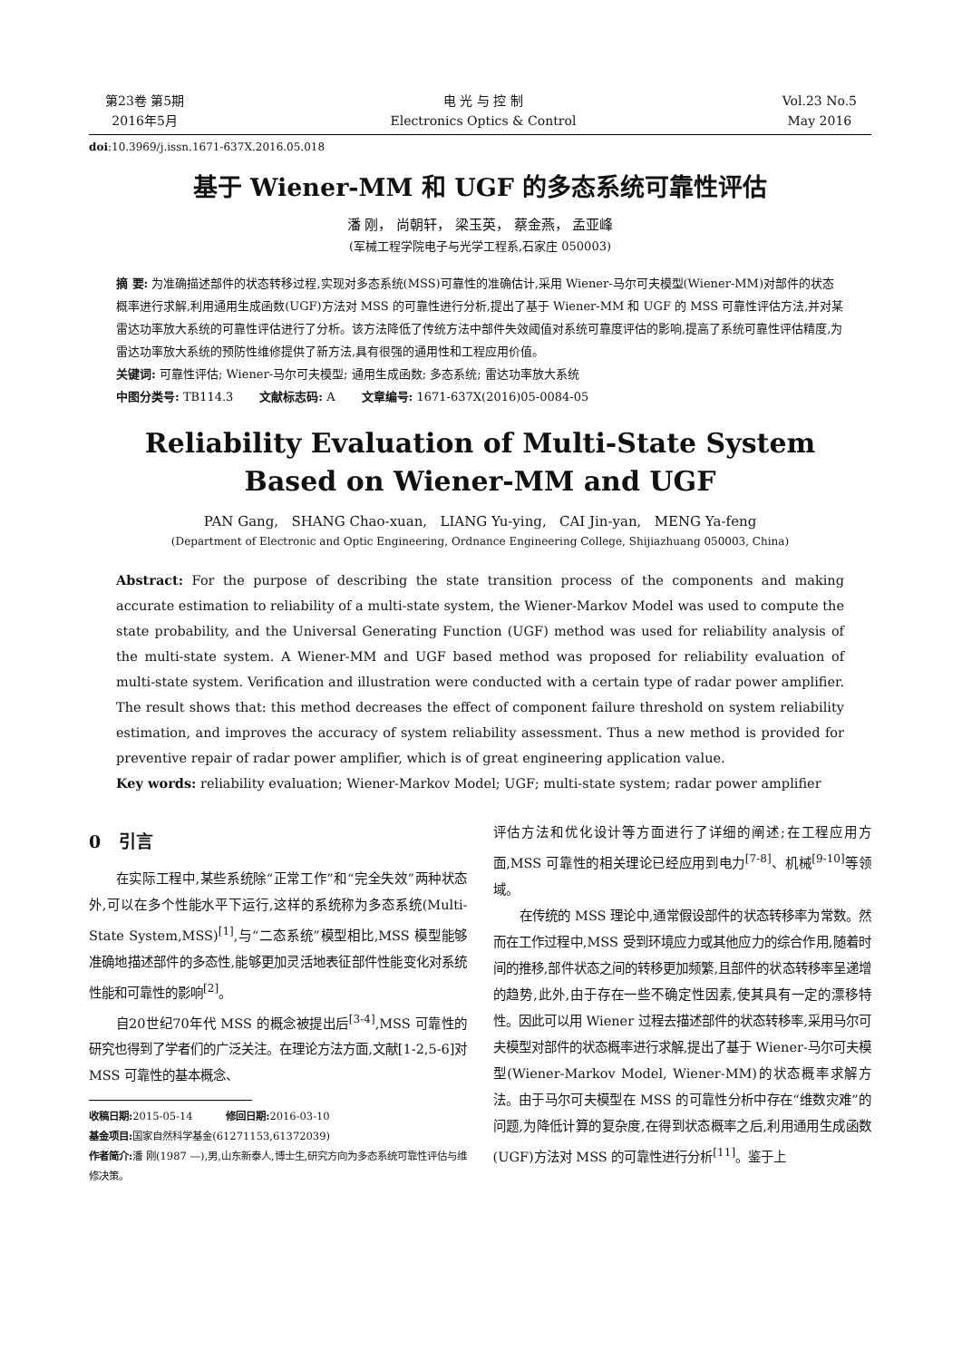第23卷 第5期
2016年5月
电 光 与 控 制
Electronics Optics & Control
Vol.23 No.5
May 2016
doi:10.3969/j.issn.1671-637X.2016.05.018
基于 Wiener-MM 和 UGF 的多态系统可靠性评估
潘 刚， 尚朝轩， 梁玉英， 蔡金燕， 孟亚峰
(军械工程学院电子与光学工程系,石家庄 050003)
摘 要: 为准确描述部件的状态转移过程,实现对多态系统(MSS)可靠性的准确估计,采用 Wiener-马尔可夫模型(Wiener-MM)对部件的状态概率进行求解,利用通用生成函数(UGF)方法对 MSS 的可靠性进行分析,提出了基于 Wiener-MM 和 UGF 的 MSS 可靠性评估方法,并对某雷达功率放大系统的可靠性评估进行了分析。该方法降低了传统方法中部件失效阈值对系统可靠度评估的影响,提高了系统可靠性评估精度,为雷达功率放大系统的预防性维修提供了新方法,具有很强的通用性和工程应用价值。
关键词: 可靠性评估; Wiener-马尔可夫模型; 通用生成函数; 多态系统; 雷达功率放大系统
中图分类号: TB114.3 文献标志码: A 文章编号: 1671-637X(2016)05-0084-05
Reliability Evaluation of Multi-State System
Based on Wiener-MM and UGF
PAN Gang, SHANG Chao-xuan, LIANG Yu-ying, CAI Jin-yan, MENG Ya-feng
(Department of Electronic and Optic Engineering, Ordnance Engineering College, Shijiazhuang 050003, China)
Abstract: For the purpose of describing the state transition process of the components and making accurate estimation to reliability of a multi-state system, the Wiener-Markov Model was used to compute the state probability, and the Universal Generating Function (UGF) method was used for reliability analysis of the multi-state system. A Wiener-MM and UGF based method was proposed for reliability evaluation of multi-state system. Verification and illustration were conducted with a certain type of radar power amplifier. The result shows that: this method decreases the effect of component failure threshold on system reliability estimation, and improves the accuracy of system reliability assessment. Thus a new method is provided for preventive repair of radar power amplifier, which is of great engineering application value.
Key words: reliability evaluation; Wiener-Markov Model; UGF; multi-state system; radar power amplifier
0 引言
  在实际工程中,某些系统除“正常工作”和“完全失效”两种状态外,可以在多个性能水平下运行,这样的系统称为多态系统(Multi-State System,MSS)<sup>[1]</sup>,与“二态系统”模型相比,MSS 模型能够准确地描述部件的多态性,能够更加灵活地表征部件性能变化对系统性能和可靠性的影响<sup>[2]</sup>。
  自20世纪70年代 MSS 的概念被提出后<sup>[3-4]</sup>,MSS 可靠性的研究也得到了学者们的广泛关注。在理论方法方面,文献[1-2,5-6]对 MSS 可靠性的基本概念、
收稿日期: 2015-05-14 修回日期: 2016-03-10
基金项目: 国家自然科学基金(61271153,61372039)
作者简介: 潘 刚(1987 —),男,山东新泰人,博士生,研究方向为多态系统可靠性评估与维修决策。
评估方法和优化设计等方面进行了详细的阐述;在工程应用方面,MSS 可靠性的相关理论已经应用到电力<sup>[7-8]</sup>、机械<sup>[9-10]</sup>等领域。
  在传统的 MSS 理论中,通常假设部件的状态转移率为常数。然而在工作过程中,MSS 受到环境应力或其他应力的综合作用,随着时间的推移,部件状态之间的转移更加频繁,且部件的状态转移率呈递增的趋势,此外,由于存在一些不确定性因素,使其具有一定的漂移特性。因此可以用 Wiener 过程去描述部件的状态转移率,采用马尔可夫模型对部件的状态概率进行求解,提出了基于 Wiener-马尔可夫模型(Wiener-Markov Model, Wiener-MM)的状态概率求解方法。由于马尔可夫模型在 MSS 的可靠性分析中存在“维数灾难”的问题,为降低计算的复杂度,在得到状态概率之后,利用通用生成函数(UGF)方法对 MSS 的可靠性进行分析<sup>[11]</sup>。鉴于上